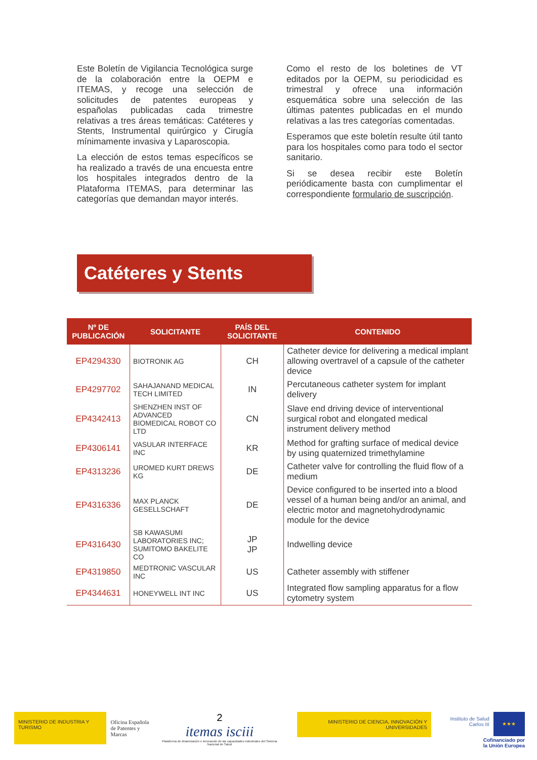Este Boletín de Vigilancia Tecnológica surge de la colaboración entre la OEPM e ITEMAS, y recoge una selección de solicitudes de patentes europeas y españolas publicadas cada trimestre relativas a tres áreas temáticas: Catéteres y Stents, Instrumental quirúrgico y Cirugía mínimamente invasiva y Laparoscopia.
La elección de estos temas específicos se ha realizado a través de una encuesta entre los hospitales integrados dentro de la Plataforma ITEMAS, para determinar las categorías que demandan mayor interés.
Como el resto de los boletines de VT editados por la OEPM, su periodicidad es trimestral y ofrece una información esquemática sobre una selección de las últimas patentes publicadas en el mundo relativas a las tres categorías comentadas.
Esperamos que este boletín resulte útil tanto para los hospitales como para todo el sector sanitario.
Si se desea recibir este Boletín periódicamente basta con cumplimentar el correspondiente formulario de suscripción.
Catéteres y Stents
| Nº DE PUBLICACIÓN | SOLICITANTE | PAÍS DEL SOLICITANTE | CONTENIDO |
| --- | --- | --- | --- |
| EP4294330 | BIOTRONIK AG | CH | Catheter device for delivering a medical implant allowing overtravel of a capsule of the catheter device |
| EP4297702 | SAHAJANAND MEDICAL TECH LIMITED | IN | Percutaneous catheter system for implant delivery |
| EP4342413 | SHENZHEN INST OF ADVANCED BIOMEDICAL ROBOT CO LTD | CN | Slave end driving device of interventional surgical robot and elongated medical instrument delivery method |
| EP4306141 | VASULAR INTERFACE INC | KR | Method for grafting surface of medical device by using quaternized trimethylamine |
| EP4313236 | UROMED KURT DREWS KG | DE | Catheter valve for controlling the fluid flow of a medium |
| EP4316336 | MAX PLANCK GESELLSCHAFT | DE | Device configured to be inserted into a blood vessel of a human being and/or an animal, and electric motor and magnetohydrodynamic module for the device |
| EP4316430 | SB KAWASUMI LABORATORIES INC; SUMITOMO BAKELITE CO | JP JP | Indwelling device |
| EP4319850 | MEDTRONIC VASCULAR INC | US | Catheter assembly with stiffener |
| EP4344631 | HONEYWELL INT INC | US | Integrated flow sampling apparatus for a flow cytometry system |
MINISTERIO DE INDUSTRIA Y TURISMO
Oficina Española
de Patentes y Marcas
2
itemas isciii
Plataforma de dinamización e innovación de las capacidades industriales del Sistema Nacional de Salud
MINISTERIO DE CIENCIA, INNOVACIÓN Y UNIVERSIDADES
Instituto de Salud Carlos III
★★★
Cofinanciado por
la Unión Europea